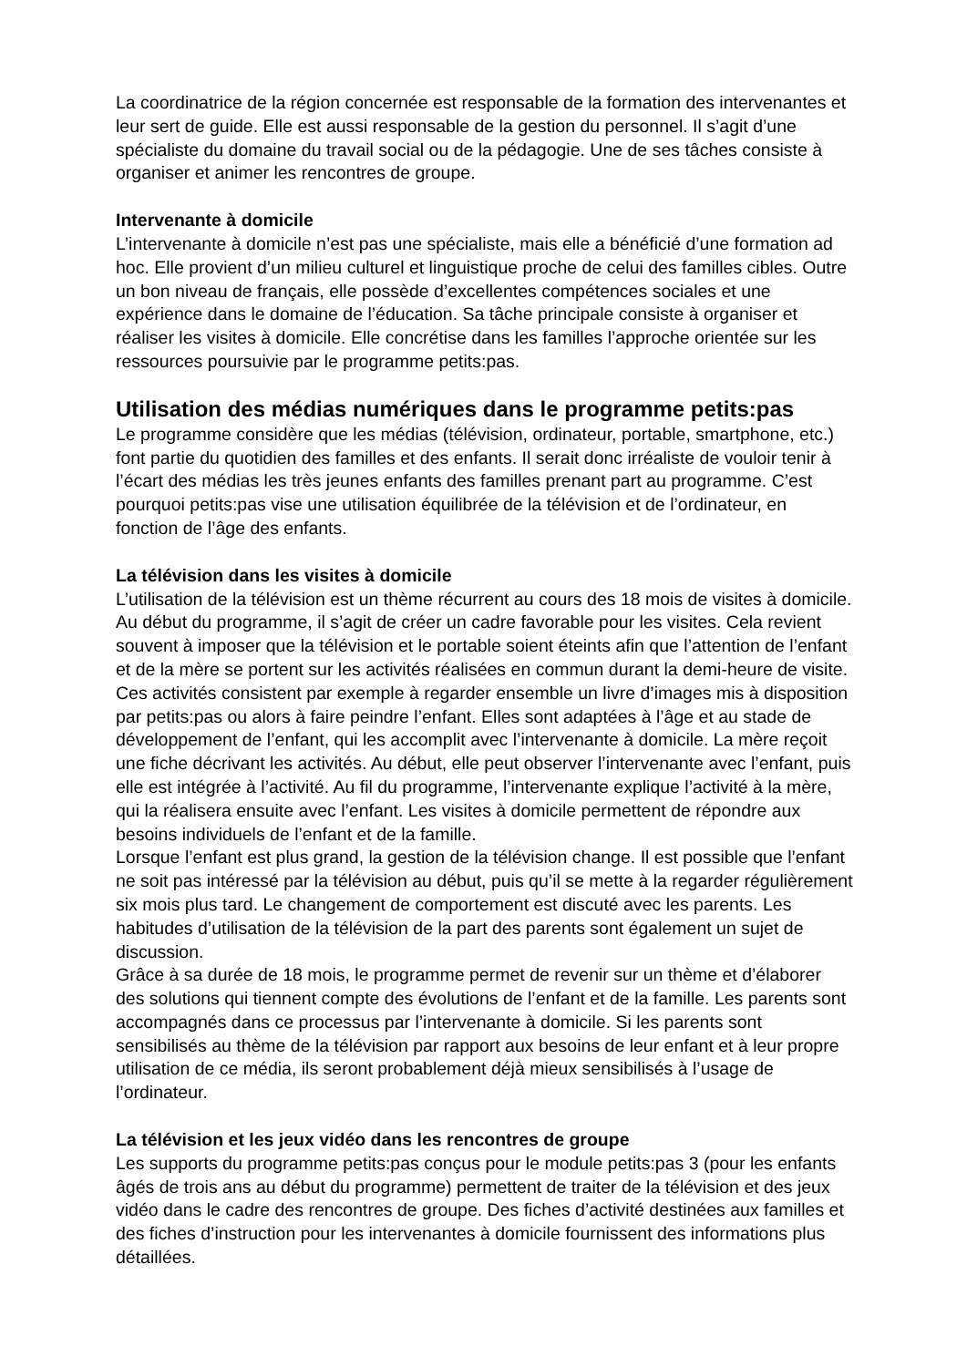La coordinatrice de la région concernée est responsable de la formation des intervenantes et leur sert de guide. Elle est aussi responsable de la gestion du personnel. Il s’agit d’une spécialiste du domaine du travail social ou de la pédagogie. Une de ses tâches consiste à organiser et animer les rencontres de groupe.
Intervenante à domicile
L’intervenante à domicile n’est pas une spécialiste, mais elle a bénéficié d’une formation ad hoc. Elle provient d’un milieu culturel et linguistique proche de celui des familles cibles. Outre un bon niveau de français, elle possède d’excellentes compétences sociales et une expérience dans le domaine de l’éducation. Sa tâche principale consiste à organiser et réaliser les visites à domicile. Elle concrétise dans les familles l’approche orientée sur les ressources poursuivie par le programme petits:pas.
Utilisation des médias numériques dans le programme petits:pas
Le programme considère que les médias (télévision, ordinateur, portable, smartphone, etc.) font partie du quotidien des familles et des enfants. Il serait donc irréaliste de vouloir tenir à l’écart des médias les très jeunes enfants des familles prenant part au programme. C’est pourquoi petits:pas vise une utilisation équilibrée de la télévision et de l’ordinateur, en fonction de l’âge des enfants.
La télévision dans les visites à domicile
L’utilisation de la télévision est un thème récurrent au cours des 18 mois de visites à domicile. Au début du programme, il s’agit de créer un cadre favorable pour les visites. Cela revient souvent à imposer que la télévision et le portable soient éteints afin que l’attention de l’enfant et de la mère se portent sur les activités réalisées en commun durant la demi-heure de visite. Ces activités consistent par exemple à regarder ensemble un livre d’images mis à disposition par petits:pas ou alors à faire peindre l’enfant. Elles sont adaptées à l’âge et au stade de développement de l’enfant, qui les accomplit avec l’intervenante à domicile. La mère reçoit une fiche décrivant les activités. Au début, elle peut observer l’intervenante avec l’enfant, puis elle est intégrée à l’activité. Au fil du programme, l’intervenante explique l’activité à la mère, qui la réalisera ensuite avec l’enfant. Les visites à domicile permettent de répondre aux besoins individuels de l’enfant et de la famille.
Lorsque l’enfant est plus grand, la gestion de la télévision change. Il est possible que l’enfant ne soit pas intéressé par la télévision au début, puis qu’il se mette à la regarder régulièrement six mois plus tard. Le changement de comportement est discuté avec les parents. Les habitudes d’utilisation de la télévision de la part des parents sont également un sujet de discussion.
Grâce à sa durée de 18 mois, le programme permet de revenir sur un thème et d’élaborer des solutions qui tiennent compte des évolutions de l’enfant et de la famille. Les parents sont accompagnés dans ce processus par l’intervenante à domicile. Si les parents sont sensibilisés au thème de la télévision par rapport aux besoins de leur enfant et à leur propre utilisation de ce média, ils seront probablement déjà mieux sensibilisés à l’usage de l’ordinateur.
La télévision et les jeux vidéo dans les rencontres de groupe
Les supports du programme petits:pas conçus pour le module petits:pas 3 (pour les enfants âgés de trois ans au début du programme) permettent de traiter de la télévision et des jeux vidéo dans le cadre des rencontres de groupe. Des fiches d’activité destinées aux familles et des fiches d’instruction pour les intervenantes à domicile fournissent des informations plus détaillées.